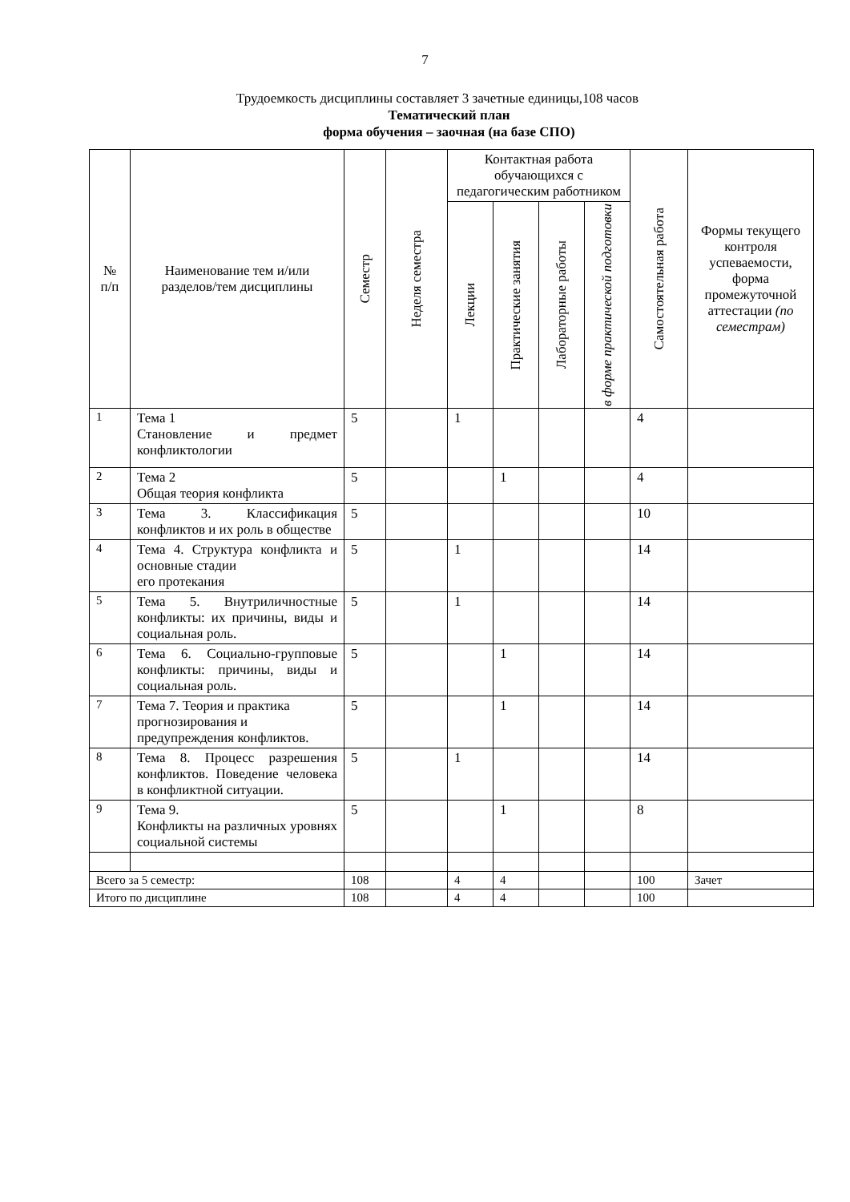7
Трудоемкость дисциплины составляет 3 зачетные единицы,108 часов
Тематический план
форма обучения – заочная (на базе СПО)
| № п/п | Наименование тем и/или разделов/тем дисциплины | Семестр | Неделя семестра | Контактная работа обучающихся с педагогическим работником | | | | Самостоятельная работа | Формы текущего контроля успеваемости, форма промежуточной аттестации (по семестрам) |
| --- | --- | --- | --- | --- | --- | --- | --- | --- | --- |
| | | | | Лекции | Практические занятия | Лабораторные работы | в форме практической подготовки | | |
| 1 | Тема 1 Становление и предмет конфликтологии | 5 | | 1 | | | | 4 | |
| 2 | Тема 2 Общая теория конфликта | 5 | | | 1 | | | 4 | |
| 3 | Тема 3. Классификация конфликтов и их роль в обществе | 5 | | | | | | 10 | |
| 4 | Тема 4. Структура конфликта и основные стадии его протекания | 5 | | 1 | | | | 14 | |
| 5 | Тема 5. Внутриличностные конфликты: их причины, виды и социальная роль. | 5 | | 1 | | | | 14 | |
| 6 | Тема 6. Социально-групповые конфликты: причины, виды и социальная роль. | 5 | | | 1 | | | 14 | |
| 7 | Тема 7. Теория и практика прогнозирования и предупреждения конфликтов. | 5 | | | 1 | | | 14 | |
| 8 | Тема 8. Процесс разрешения конфликтов. Поведение человека в конфликтной ситуации. | 5 | | 1 | | | | 14 | |
| 9 | Тема 9. Конфликты на различных уровнях социальной системы | 5 | | | 1 | | | 8 | |
| Всего за 5 семестр: | | 108 | | 4 | 4 | | | 100 | Зачет |
| Итого по дисциплине | | 108 | | 4 | 4 | | | 100 | |